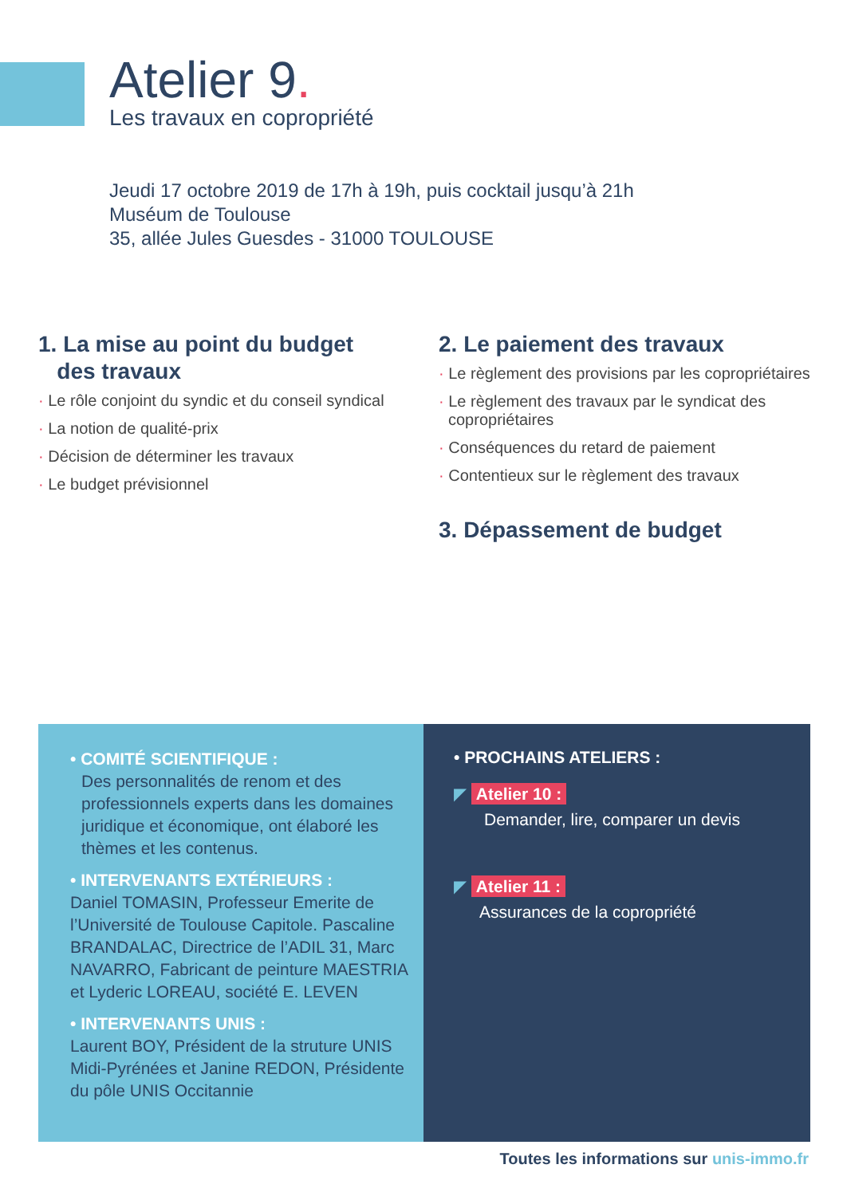Atelier 9.
Les travaux en copropriété
Jeudi 17 octobre 2019 de 17h à 19h, puis cocktail jusqu’à 21h
Muséum de Toulouse
35, allée Jules Guesdes - 31000 TOULOUSE
1. La mise au point du budget
des travaux
· Le rôle conjoint du syndic et du conseil syndical
· La notion de qualité-prix
· Décision de déterminer les travaux
· Le budget prévisionnel
2. Le paiement des travaux
· Le règlement des provisions par les copropriétaires
· Le règlement des travaux par le syndicat des copropriétaires
· Conséquences du retard de paiement
· Contentieux sur le règlement des travaux
3. Dépassement de budget
• COMITÉ SCIENTIFIQUE :
Des personnalités de renom et des professionnels experts dans les domaines juridique et économique, ont élaboré les thèmes et les contenus.
• INTERVENANTS EXTÉRIEURS :
Daniel TOMASIN, Professeur Emerite de l’Université de Toulouse Capitole. Pascaline BRANDALAC, Directrice de l’ADIL 31, Marc NAVARRO, Fabricant de peinture MAESTRIA et Lyderic LOREAU, société E. LEVEN
• INTERVENANTS UNIS :
Laurent BOY, Président de la struture UNIS Midi-Pyrénées et Janine REDON, Présidente du pôle UNIS Occitannie
• PROCHAINS ATELIERS :
◤ Atelier 10 :
Demander, lire, comparer un devis
◤ Atelier 11 :
Assurances de la copropriété
Toutes les informations sur unis-immo.fr